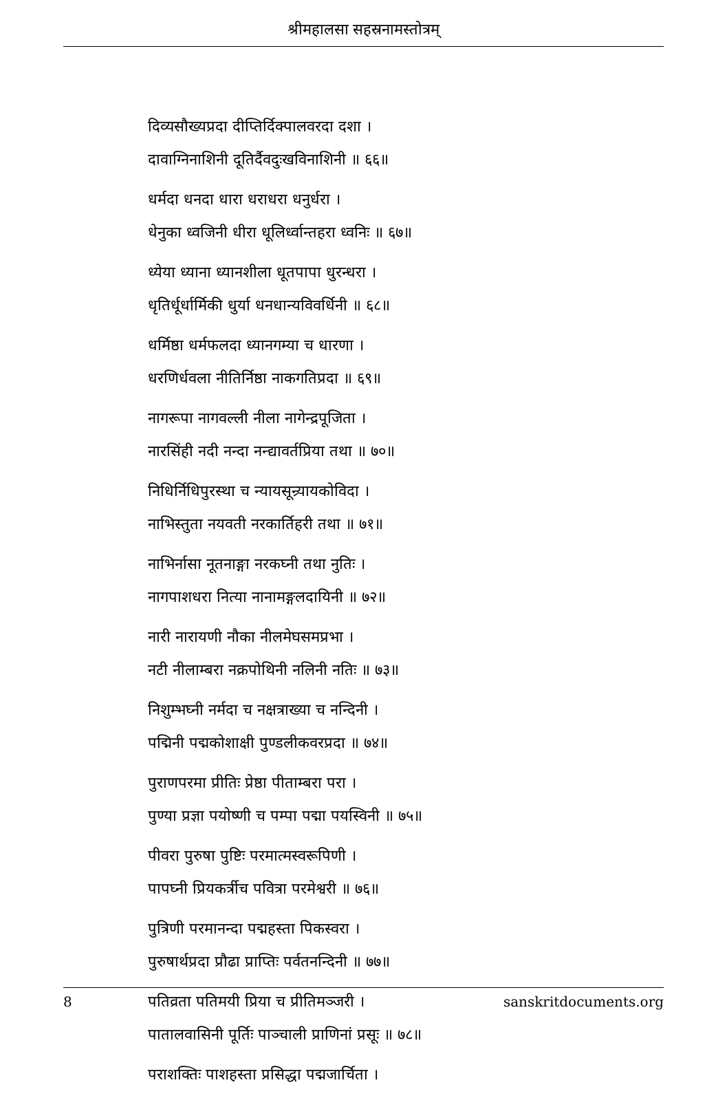श्रीमहालसा सहस्रनामस्तोत्रम्
दिव्यसौख्यप्रदा दीप्तिर्दिक्पालवरदा दशा ।
दावाग्निनाशिनी दूतिर्दैवदुःखविनाशिनी ॥ ६६॥
धर्मदा धनदा धारा धराधरा धनुर्धरा ।
धेनुका ध्वजिनी धीरा धूलिर्ध्वान्तहरा ध्वनिः ॥ ६७॥
ध्येया ध्याना ध्यानशीला धूतपापा धुरन्धरा ।
धृतिर्धूर्धार्मिकी धुर्या धनधान्यविवर्धिनी ॥ ६८॥
धर्मिष्ठा धर्मफलदा ध्यानगम्या च धारणा ।
धरणिर्धवला नीतिर्निष्ठा नाकगतिप्रदा ॥ ६९॥
नागरूपा नागवल्ली नीला नागेन्द्रपूजिता ।
नारसिंही नदी नन्दा नन्द्यावर्तप्रिया तथा ॥ ७०॥
निधिर्निधिपुरस्था च न्यायसून्र्यायकोविदा ।
नाभिस्तुता नयवती नरकार्तिहरी तथा ॥ ७१॥
नाभिर्नासा नूतनाङ्गा नरकघ्नी तथा नुतिः ।
नागपाशधरा नित्या नानामङ्गलदायिनी ॥ ७२॥
नारी नारायणी नौका नीलमेघसमप्रभा ।
नटी नीलाम्बरा नक्रपोथिनी नलिनी नतिः ॥ ७३॥
निशुम्भघ्नी नर्मदा च नक्षत्राख्या च नन्दिनी ।
पद्मिनी पद्मकोशाक्षी पुण्डलीकवरप्रदा ॥ ७४॥
पुराणपरमा प्रीतिः प्रेष्ठा पीताम्बरा परा ।
पुण्या प्रज्ञा पयोष्णी च पम्पा पद्मा पयस्विनी ॥ ७५॥
पीवरा पुरुषा पुष्टिः परमात्मस्वरूपिणी ।
पापघ्नी प्रियकर्त्रीच पवित्रा परमेश्वरी ॥ ७६॥
पुत्रिणी परमानन्दा पद्महस्ता पिकस्वरा ।
पुरुषार्थप्रदा प्रौढा प्राप्तिः पर्वतनन्दिनी ॥ ७७॥
पतिव्रता पतिमयी प्रिया च प्रीतिमञ्जरी ।
पातालवासिनी पूर्तिः पाञ्चाली प्राणिनां प्रसूः ॥ ७८॥
पराशक्तिः पाशहस्ता प्रसिद्धा पद्मजार्चिता ।
8 sanskritdocuments.org